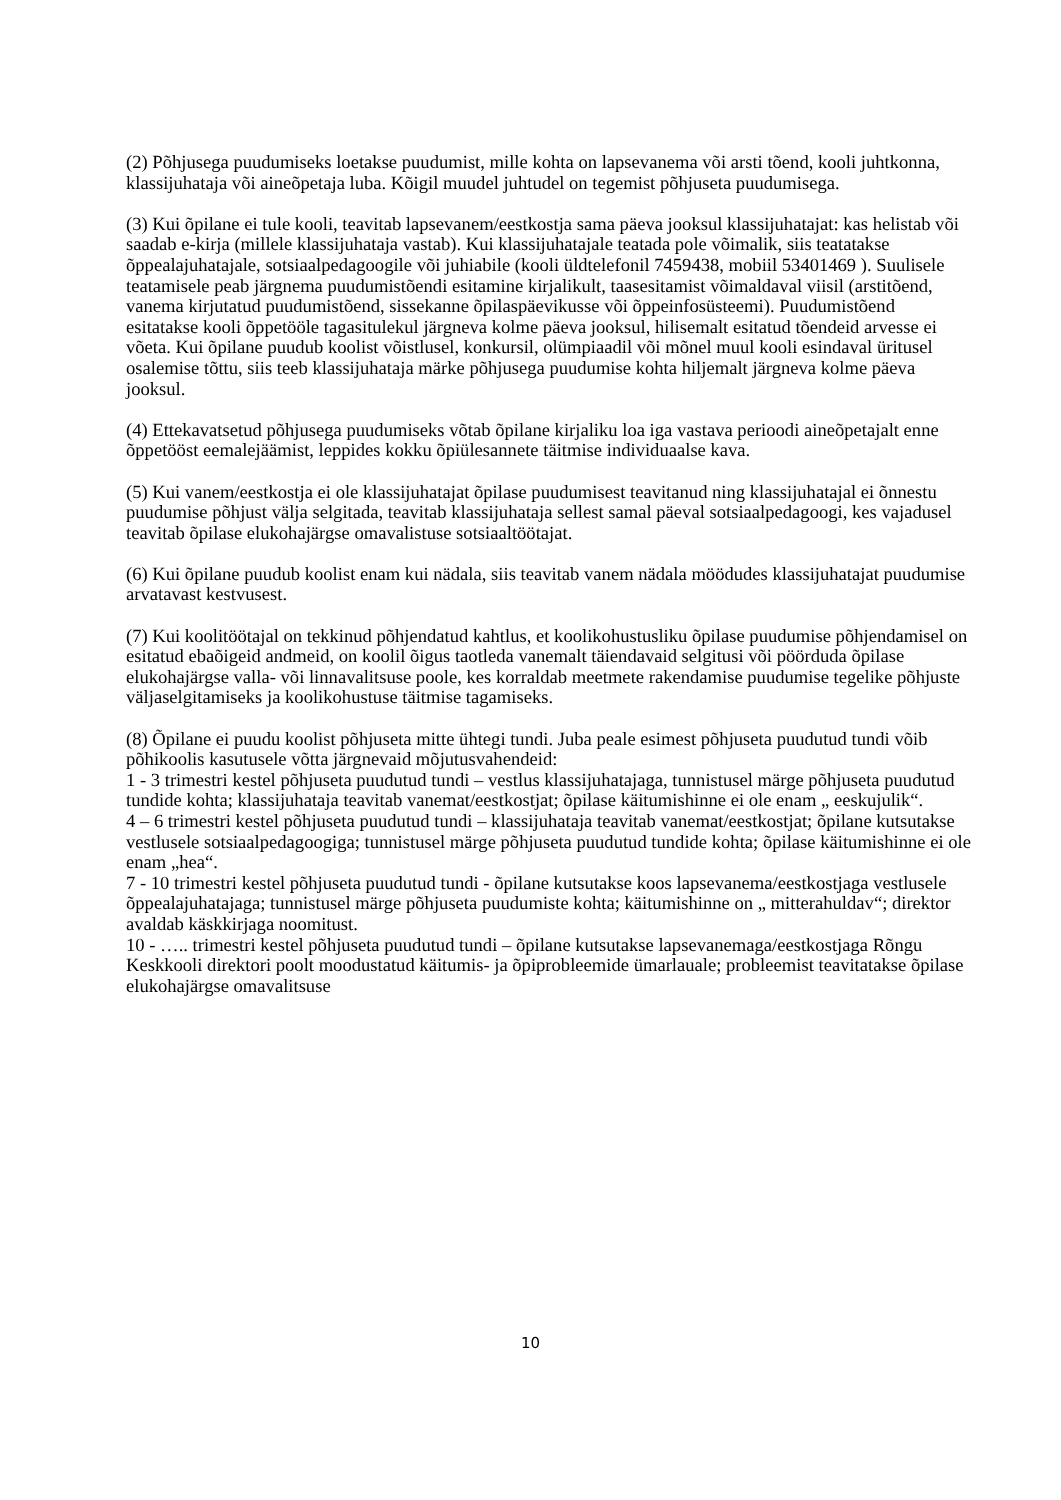(2) Põhjusega puudumiseks loetakse puudumist, mille kohta on lapsevanema või arsti tõend, kooli juhtkonna, klassijuhataja või aineõpetaja luba. Kõigil muudel juhtudel on tegemist põhjuseta puudumisega.
(3) Kui õpilane ei tule kooli, teavitab lapsevanem/eestkostja sama päeva jooksul klassijuhatajat: kas helistab või saadab e-kirja (millele klassijuhataja vastab). Kui klassijuhatajale teatada pole võimalik, siis teatatakse õppealajuhatajale, sotsiaalpedagoogile või juhiabile (kooli üldtelefonil 7459438, mobiil 53401469 ). Suulisele teatamisele peab järgnema puudumistõendi esitamine kirjalikult, taasesitamist võimaldaval viisil (arstitõend, vanema kirjutatud puudumistõend, sissekanne õpilaspäevikusse või õppeinfosüsteemi). Puudumistõend esitatakse kooli õppetööle tagasitulekul järgneva kolme päeva jooksul, hilisemalt esitatud tõendeid arvesse ei võeta. Kui õpilane puudub koolist võistlusel, konkursil, olümpiaadil või mõnel muul kooli esindaval üritusel osalemise tõttu, siis teeb klassijuhataja märke põhjusega puudumise kohta hiljemalt järgneva kolme päeva jooksul.
(4) Ettekavatsetud põhjusega puudumiseks võtab õpilane kirjaliku loa iga vastava perioodi aineõpetajalt enne õppetööst eemalejäämist, leppides kokku õpiülesannete täitmise individuaalse kava.
(5) Kui vanem/eestkostja ei ole klassijuhatajat õpilase puudumisest teavitanud ning klassijuhatajal ei õnnestu puudumise põhjust välja selgitada, teavitab klassijuhataja sellest samal päeval sotsiaalpedagoogi, kes vajadusel teavitab õpilase elukohajärgse omavalistuse sotsiaaltöötajat.
(6) Kui õpilane puudub koolist enam kui nädala, siis teavitab vanem nädala möödudes klassijuhatajat puudumise arvatavast kestvusest.
(7) Kui koolitöötajal on tekkinud põhjendatud kahtlus, et koolikohustusliku õpilase puudumise põhjendamisel on esitatud ebaõigeid andmeid, on koolil õigus taotleda vanemalt täiendavaid selgitusi või pöörduda õpilase elukohajärgse valla- või linnavalitsuse poole, kes korraldab meetmete rakendamise puudumise tegelike põhjuste väljaselgitamiseks ja koolikohustuse täitmise tagamiseks.
(8) Õpilane ei puudu koolist põhjuseta mitte ühtegi tundi. Juba peale esimest põhjuseta puudutud tundi võib põhikoolis kasutusele võtta järgnevaid mõjutusvahendeid:
1 - 3 trimestri kestel põhjuseta puudutud tundi – vestlus klassijuhatajaga, tunnistusel märge põhjuseta puudutud tundide kohta; klassijuhataja teavitab vanemat/eestkostjat; õpilase käitumishinne ei ole enam „ eeskujulik“.
4 – 6 trimestri kestel põhjuseta puudutud tundi – klassijuhataja teavitab vanemat/eestkostjat; õpilane kutsutakse vestlusele sotsiaalpedagoogiga; tunnistusel märge põhjuseta puudutud tundide kohta; õpilase käitumishinne ei ole enam „hea“.
7 - 10 trimestri kestel põhjuseta puudutud tundi - õpilane kutsutakse koos lapsevanema/eestkostjaga vestlusele õppealajuhatajaga; tunnistusel märge põhjuseta puudumiste kohta; käitumishinne on „ mitterahuldav“; direktor avaldab käskkirjaga noomitust.
10 - ….. trimestri kestel põhjuseta puudutud tundi – õpilane kutsutakse lapsevanemaga/eestkostjaga Rõngu Keskkooli direktori poolt moodustatud käitumis- ja õpiprobleemide ümarlauale; probleemist teavitatakse õpilase elukohajärgse omavalitsuse
10